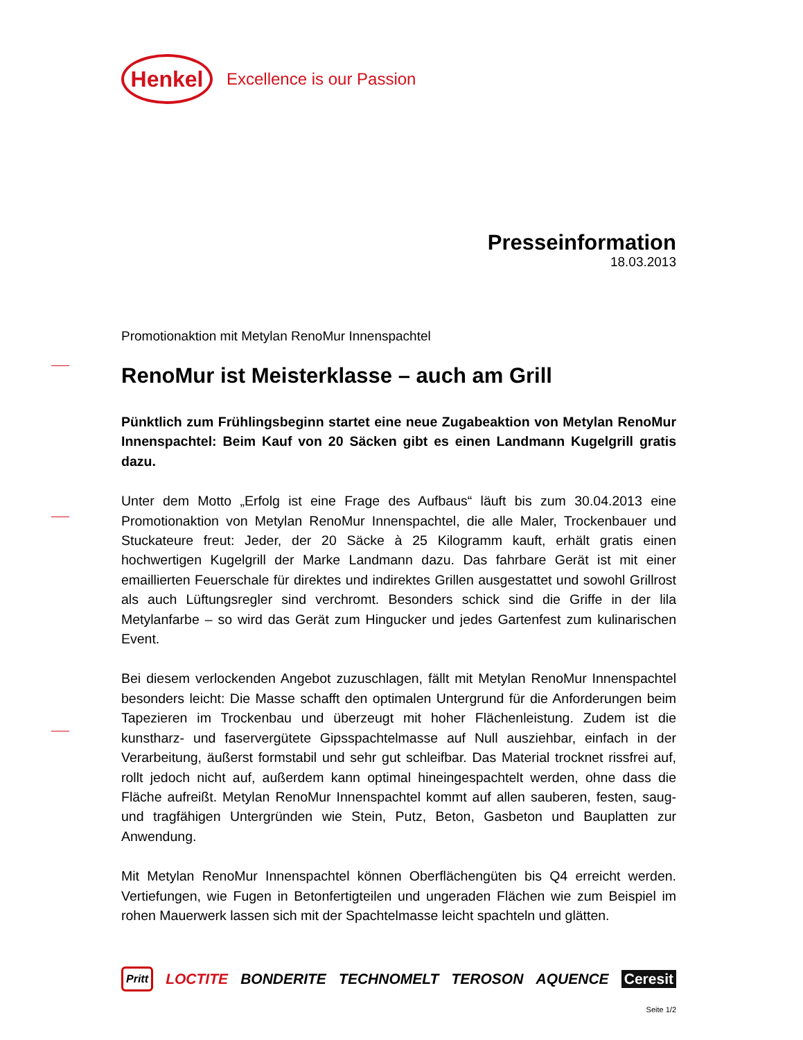Henkel
Excellence is our Passion
Presseinformation
18.03.2013
Promotionaktion mit Metylan RenoMur Innenspachtel
RenoMur ist Meisterklasse – auch am Grill
Pünktlich zum Frühlingsbeginn startet eine neue Zugabeaktion von Metylan RenoMur Innenspachtel: Beim Kauf von 20 Säcken gibt es einen Landmann Kugelgrill gratis dazu.
Unter dem Motto „Erfolg ist eine Frage des Aufbaus“ läuft bis zum 30.04.2013 eine Promotionaktion von Metylan RenoMur Innenspachtel, die alle Maler, Trockenbauer und Stuckateure freut: Jeder, der 20 Säcke à 25 Kilogramm kauft, erhält gratis einen hochwertigen Kugelgrill der Marke Landmann dazu. Das fahrbare Gerät ist mit einer emaillierten Feuerschale für direktes und indirektes Grillen ausgestattet und sowohl Grillrost als auch Lüftungsregler sind verchromt. Besonders schick sind die Griffe in der lila Metylanfarbe – so wird das Gerät zum Hingucker und jedes Gartenfest zum kulinarischen Event.
Bei diesem verlockenden Angebot zuzuschlagen, fällt mit Metylan RenoMur Innenspachtel besonders leicht: Die Masse schafft den optimalen Untergrund für die Anforderungen beim Tapezieren im Trockenbau und überzeugt mit hoher Flächenleistung. Zudem ist die kunstharz- und faservergütete Gipsspachtelmasse auf Null ausziehbar, einfach in der Verarbeitung, äußerst formstabil und sehr gut schleifbar. Das Material trocknet rissfrei auf, rollt jedoch nicht auf, außerdem kann optimal hineingespachtelt werden, ohne dass die Fläche aufreißt. Metylan RenoMur Innenspachtel kommt auf allen sauberen, festen, saug- und tragfähigen Untergründen wie Stein, Putz, Beton, Gasbeton und Bauplatten zur Anwendung.
Mit Metylan RenoMur Innenspachtel können Oberflächengüten bis Q4 erreicht werden. Vertiefungen, wie Fugen in Betonfertigteilen und ungeraden Flächen wie zum Beispiel im rohen Mauerwerk lassen sich mit der Spachtelmasse leicht spachteln und glätten.
Pritt LOCTITE BONDERITE TECHNOMELT TEROSON AQUENCE Ceresit
Seite 1/2